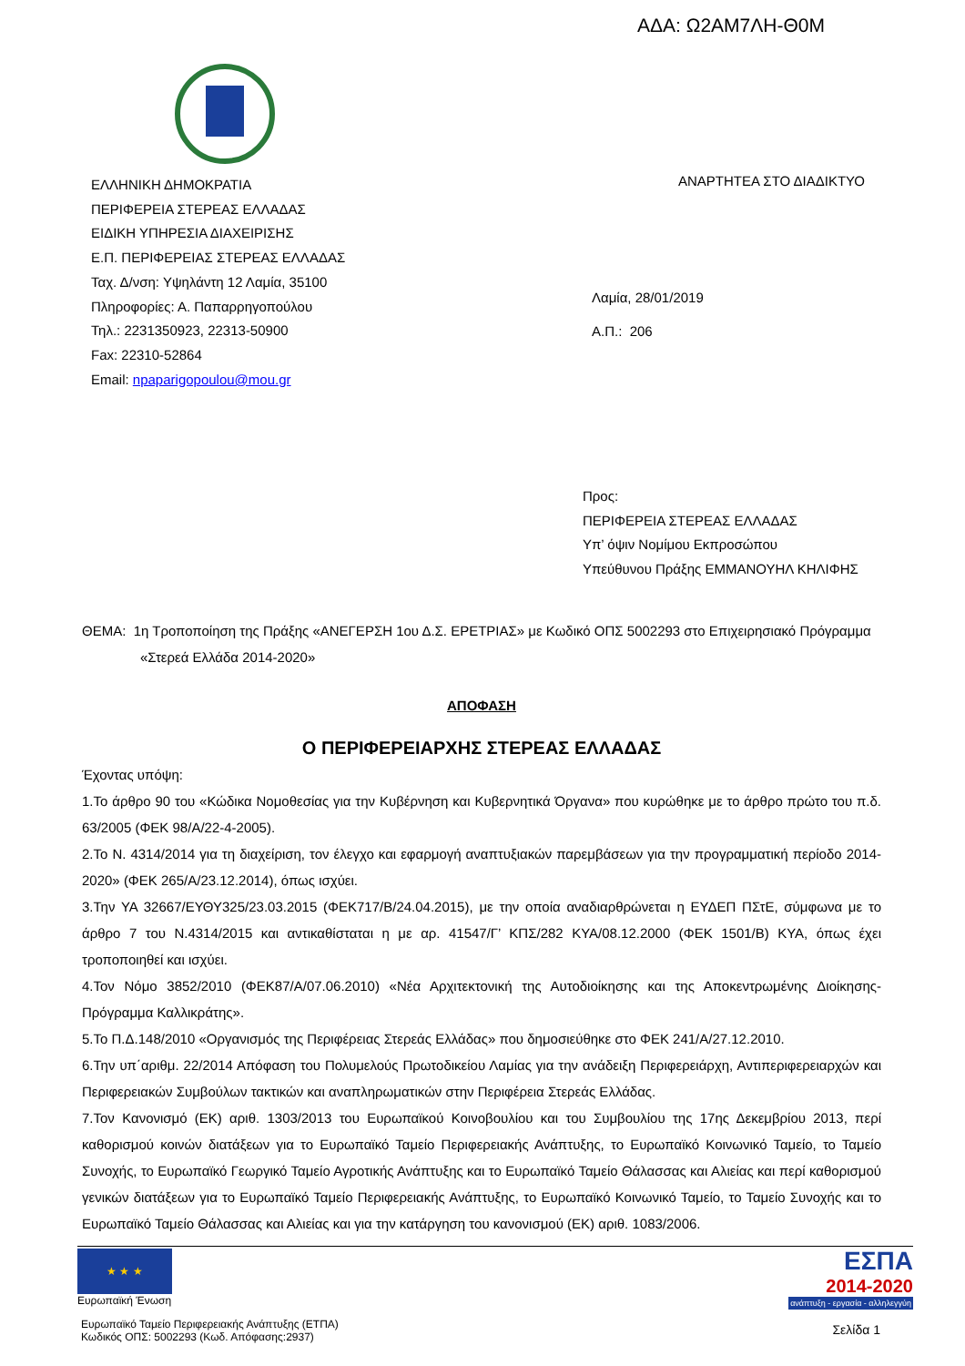ΑΔΑ: Ω2ΑΜ7ΛΗ-Θ0Μ
ΕΛΛΗΝΙΚΗ ΔΗΜΟΚΡΑΤΙΑ
ΠΕΡΙΦΕΡΕΙΑ ΣΤΕΡΕΑΣ ΕΛΛΑΔΑΣ
ΕΙΔΙΚΗ ΥΠΗΡΕΣΙΑ ΔΙΑΧΕΙΡΙΣΗΣ
Ε.Π. ΠΕΡΙΦΕΡΕΙΑΣ ΣΤΕΡΕΑΣ ΕΛΛΑΔΑΣ
Ταχ. Δ/νση: Υψηλάντη 12 Λαμία, 35100
Πληροφορίες: Α. Παπαρρηγοπούλου
Τηλ.: 2231350923, 22313-50900
Fax: 22310-52864
Email: npaparigopoulou@mou.gr
ΑΝΑΡΤΗΤΕΑ ΣΤΟ ΔΙΑΔΙΚΤΥΟ
Λαμία, 28/01/2019
Α.Π.: 206
Προς:
ΠΕΡΙΦΕΡΕΙΑ ΣΤΕΡΕΑΣ ΕΛΛΑΔΑΣ
Υπ’ όψιν Νομίμου Εκπροσώπου
Υπεύθυνου Πράξης ΕΜΜΑΝΟΥΗΛ ΚΗΛΙΦΗΣ
ΘΕΜΑ: 1η Τροποποίηση της Πράξης «ΑΝΕΓΕΡΣΗ 1ου Δ.Σ. ΕΡΕΤΡΙΑΣ» με Κωδικό ΟΠΣ 5002293 στο Επιχειρησιακό Πρόγραμμα
«Στερεά Ελλάδα 2014-2020»
ΑΠΟΦΑΣΗ
Ο ΠΕΡΙΦΕΡΕΙΑΡΧΗΣ ΣΤΕΡΕΑΣ ΕΛΛΑΔΑΣ
Έχοντας υπόψη:
1.Το άρθρο 90 του «Κώδικα Νομοθεσίας για την Κυβέρνηση και Κυβερνητικά Όργανα» που κυρώθηκε με το άρθρο πρώτο του π.δ. 63/2005 (ΦΕΚ 98/Α/22-4-2005).
2.Το Ν. 4314/2014 για τη διαχείριση, τον έλεγχο και εφαρμογή αναπτυξιακών παρεμβάσεων για την προγραμματική περίοδο 2014-2020» (ΦΕΚ 265/Α/23.12.2014), όπως ισχύει.
3.Την ΥΑ 32667/ΕΥΘΥ325/23.03.2015 (ΦΕΚ717/Β/24.04.2015), με την οποία αναδιαρθρώνεται η ΕΥΔΕΠ ΠΣτΕ, σύμφωνα με το άρθρο 7 του Ν.4314/2015 και αντικαθίσταται η με αρ. 41547/Γ’ ΚΠΣ/282 ΚΥΑ/08.12.2000 (ΦΕΚ 1501/Β) ΚΥΑ, όπως έχει τροποποιηθεί και ισχύει.
4.Τον Νόμο 3852/2010 (ΦΕΚ87/Α/07.06.2010) «Νέα Αρχιτεκτονική της Αυτοδιοίκησης και της Αποκεντρωμένης Διοίκησης-Πρόγραμμα Καλλικράτης».
5.Το Π.Δ.148/2010 «Οργανισμός της Περιφέρειας Στερεάς Ελλάδας» που δημοσιεύθηκε στο ΦΕΚ 241/Α/27.12.2010.
6.Την υπ΄αριθμ. 22/2014 Απόφαση του Πολυμελούς Πρωτοδικείου Λαμίας για την ανάδειξη Περιφερειάρχη, Αντιπεριφερειαρχών και Περιφερειακών Συμβούλων τακτικών και αναπληρωματικών στην Περιφέρεια Στερεάς Ελλάδας.
7.Τον Κανονισμό (ΕΚ) αριθ. 1303/2013 του Ευρωπαϊκού Κοινοβουλίου και του Συμβουλίου της 17ης Δεκεμβρίου 2013, περί καθορισμού κοινών διατάξεων για το Ευρωπαϊκό Ταμείο Περιφερειακής Ανάπτυξης, το Ευρωπαϊκό Κοινωνικό Ταμείο, το Ταμείο Συνοχής, το Ευρωπαϊκό Γεωργικό Ταμείο Αγροτικής Ανάπτυξης και το Ευρωπαϊκό Ταμείο Θάλασσας και Αλιείας και περί καθορισμού γενικών διατάξεων για το Ευρωπαϊκό Ταμείο Περιφερειακής Ανάπτυξης, το Ευρωπαϊκό Κοινωνικό Ταμείο, το Ταμείο Συνοχής και το Ευρωπαϊκό Ταμείο Θάλασσας και Αλιείας και για την κατάργηση του κανονισμού (ΕΚ) αριθ. 1083/2006.
★ ★ ★
Ευρωπαϊκή Ένωση
Ευρωπαϊκό Ταμείο Περιφερειακής Ανάπτυξης (ΕΤΠΑ)
Κωδικός ΟΠΣ: 5002293 (Κωδ. Απόφασης:2937)
ΕΣΠΑ
2014-2020
ανάπτυξη - εργασία - αλληλεγγύη
Σελίδα 1